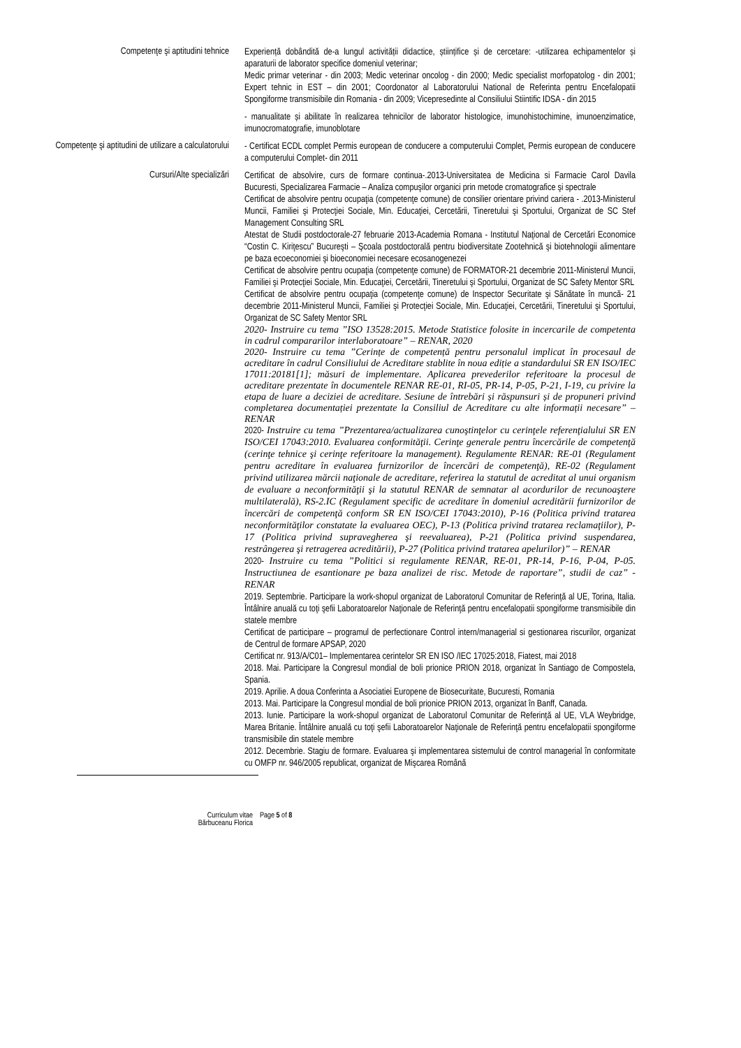Competenţe şi aptitudini tehnice
Experiență dobândită de-a lungul activității didactice, științifice și de cercetare: -utilizarea echipamentelor și aparaturii de laborator specifice domeniul veterinar;
Medic primar veterinar - din 2003; Medic veterinar oncolog - din 2000; Medic specialist morfopatolog - din 2001; Expert tehnic in EST – din 2001; Coordonator al Laboratorului National de Referinta pentru Encefalopatii Spongiforme transmisibile din Romania - din 2009; Vicepresedinte al Consiliului Stiintific IDSA - din 2015
- manualitate și abilitate în realizarea tehnicilor de laborator histologice, imunohistochimine, imunoenzimatice, imunocromatografie, imunoblotare
Competenţe şi aptitudini de utilizare a calculatorului
- Certificat ECDL complet Permis european de conducere a computerului Complet, Permis european de conducere a computerului Complet- din 2011
Cursuri/Alte specializări
Certificat de absolvire, curs de formare continua-.2013-Universitatea de Medicina si Farmacie Carol Davila Bucuresti, Specializarea Farmacie – Analiza compuşilor organici prin metode cromatografice şi spectrale
Certificat de absolvire pentru ocupaţia (competenţe comune) de consilier orientare privind cariera - .2013-Ministerul Muncii, Familiei şi Protecţiei Sociale, Min. Educaţiei, Cercetării, Tineretului şi Sportului, Organizat de SC Stef Management Consulting SRL
Atestat de Studii postdoctorale-27 februarie 2013-Academia Romana - Institutul Naţional de Cercetări Economice “Costin C. Kiriţescu” Bucureşti – Şcoala postdoctorală pentru biodiversitate Zootehnică şi biotehnologii alimentare pe baza ecoeconomiei şi bioeconomiei necesare ecosanogenezei
Certificat de absolvire pentru ocupaţia (competenţe comune) de FORMATOR-21 decembrie 2011-Ministerul Muncii, Familiei şi Protecţiei Sociale, Min. Educaţiei, Cercetării, Tineretului şi Sportului, Organizat de SC Safety Mentor SRL
Certificat de absolvire pentru ocupaţia (competenţe comune) de Inspector Securitate şi Sănătate în muncă- 21 decembrie 2011-Ministerul Muncii, Familiei şi Protecţiei Sociale, Min. Educaţiei, Cercetării, Tineretului şi Sportului, Organizat de SC Safety Mentor SRL
2020- Instruire cu tema ”ISO 13528:2015. Metode Statistice folosite in incercarile de competenta in cadrul compararilor interlaboratoare” – RENAR, 2020
2020- Instruire cu tema ”Cerințe de competență pentru personalul implicat în procesaul de acreditare în cadrul Consiliului de Acreditare stablite în noua ediție a standardului SR EN ISO/IEC 17011:20181[1]; măsuri de implementare. Aplicarea prevederilor referitoare la procesul de acreditare prezentate în documentele RENAR RE-01, RI-05, PR-14, P-05, P-21, I-19, cu privire la etapa de luare a deciziei de acreditare. Sesiune de întrebări și răspunsuri și de propuneri privind completarea documentației prezentate la Consiliul de Acreditare cu alte informații necesare” – RENAR
2020- Instruire cu tema ”Prezentarea/actualizarea cunoştinţelor cu cerinţele referenţialului SR EN ISO/CEI 17043:2010. Evaluarea conformităţii. Cerinţe generale pentru încercările de competenţă (cerinţe tehnice şi cerinţe referitoare la management). Regulamente RENAR: RE-01 (Regulament pentru acreditare în evaluarea furnizorilor de încercări de competenţă), RE-02 (Regulament privind utilizarea mărcii naţionale de acreditare, referirea la statutul de acreditat al unui organism de evaluare a neconformităţii şi la statutul RENAR de semnatar al acordurilor de recunoaştere multilaterală), RS-2.IC (Regulament specific de acreditare în domeniul acreditării furnizorilor de încercări de competenţă conform SR EN ISO/CEI 17043:2010), P-16 (Politica privind tratarea neconformităţilor constatate la evaluarea OEC), P-13 (Politica privind tratarea reclamaţiilor), P-17 (Politica privind supravegherea şi reevaluarea), P-21 (Politica privind suspendarea, restrângerea şi retragerea acreditării), P-27 (Politica privind tratarea apelurilor)” – RENAR
2020- Instruire cu tema ”Politici si regulamente RENAR, RE-01, PR-14, P-16, P-04, P-05. Instructiunea de esantionare pe baza analizei de risc. Metode de raportare”, studii de caz” - RENAR
2019. Septembrie. Participare la work-shopul organizat de Laboratorul Comunitar de Referinţă al UE, Torina, Italia. Întâlnire anuală cu toţi şefii Laboratoarelor Naţionale de Referinţă pentru encefalopatii spongiforme transmisibile din statele membre
Certificat de participare – programul de perfectionare Control intern/managerial si gestionarea riscurilor, organizat de Centrul de formare APSAP, 2020
Certificat nr. 913/A/C01– Implementarea cerintelor SR EN ISO /IEC 17025:2018, Fiatest, mai 2018
2018. Mai. Participare la Congresul mondial de boli prionice PRION 2018, organizat în Santiago de Compostela, Spania.
2019. Aprilie. A doua Conferinta a Asociatiei Europene de Biosecuritate, Bucuresti, Romania
2013. Mai. Participare la Congresul mondial de boli prionice PRION 2013, organizat în Banff, Canada.
2013. Iunie. Participare la work-shopul organizat de Laboratorul Comunitar de Referinţă al UE, VLA Weybridge, Marea Britanie. Întâlnire anuală cu toţi şefii Laboratoarelor Naţionale de Referinţă pentru encefalopatii spongiforme transmisibile din statele membre
2012. Decembrie. Stagiu de formare. Evaluarea şi implementarea sistemului de control managerial în conformitate cu OMFP nr. 946/2005 republicat, organizat de Mişcarea Română
Curriculum vitae
Bărbuceanu Florica
Page 5 of 8